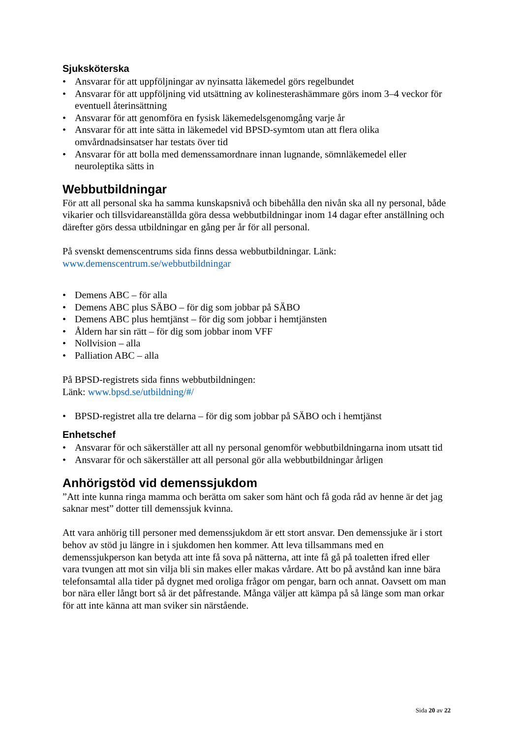Sjuksköterska
• Ansvarar för att uppföljningar av nyinsatta läkemedel görs regelbundet
• Ansvarar för att uppföljning vid utsättning av kolinesterashämmare görs inom 3–4 veckor för eventuell återinsättning
• Ansvarar för att genomföra en fysisk läkemedelsgenomgång varje år
• Ansvarar för att inte sätta in läkemedel vid BPSD-symtom utan att flera olika omvårdnadsinsatser har testats över tid
• Ansvarar för att bolla med demenssamordnare innan lugnande, sömnläkemedel eller neuroleptika sätts in
Webbutbildningar
För att all personal ska ha samma kunskapsnivå och bibehålla den nivån ska all ny personal, både vikarier och tillsvidareanställda göra dessa webbutbildningar inom 14 dagar efter anställning och därefter görs dessa utbildningar en gång per år för all personal.
På svenskt demenscentrums sida finns dessa webbutbildningar. Länk:
www.demenscentrum.se/webbutbildningar
• Demens ABC – för alla
• Demens ABC plus SÄBO – för dig som jobbar på SÄBO
• Demens ABC plus hemtjänst – för dig som jobbar i hemtjänsten
• Åldern har sin rätt – för dig som jobbar inom VFF
• Nollvision – alla
• Palliation ABC – alla
På BPSD-registrets sida finns webbutbildningen:
Länk: www.bpsd.se/utbildning/#/
• BPSD-registret alla tre delarna – för dig som jobbar på SÄBO och i hemtjänst
Enhetschef
• Ansvarar för och säkerställer att all ny personal genomför webbutbildningarna inom utsatt tid
• Ansvarar för och säkerställer att all personal gör alla webbutbildningar årligen
Anhörigstöd vid demenssjukdom
”Att inte kunna ringa mamma och berätta om saker som hänt och få goda råd av henne är det jag saknar mest” dotter till demenssjuk kvinna.
Att vara anhörig till personer med demenssjukdom är ett stort ansvar. Den demenssjuke är i stort behov av stöd ju längre in i sjukdomen hen kommer. Att leva tillsammans med en demenssjukperson kan betyda att inte få sova på nätterna, att inte få gå på toaletten ifred eller vara tvungen att mot sin vilja bli sin makes eller makas vårdare. Att bo på avstånd kan inne bära telefonsamtal alla tider på dygnet med oroliga frågor om pengar, barn och annat. Oavsett om man bor nära eller långt bort så är det påfrestande. Många väljer att kämpa på så länge som man orkar för att inte känna att man sviker sin närstående.
Sida 20 av 22